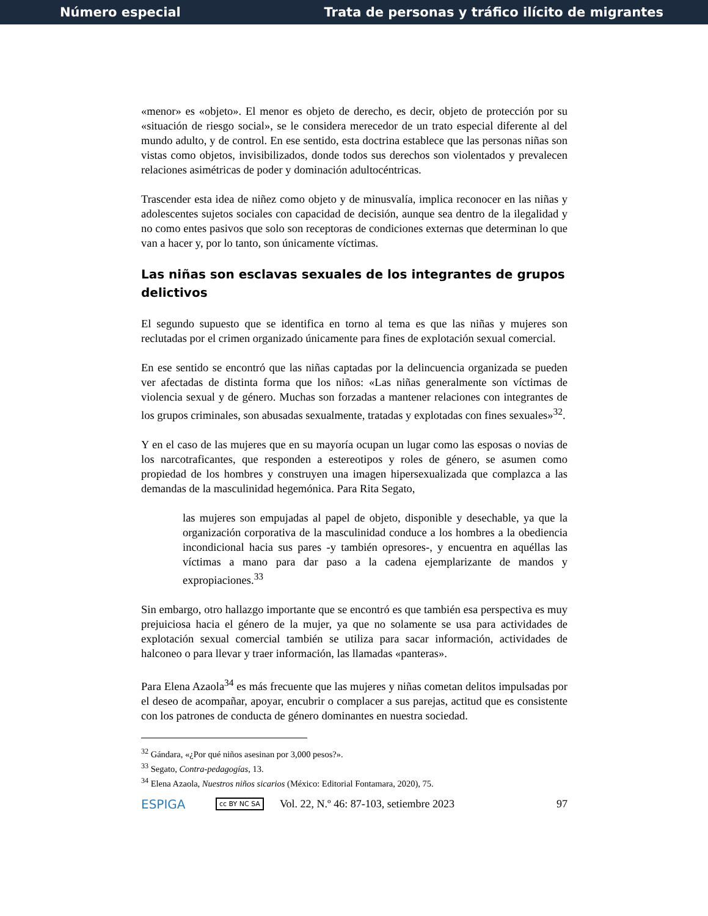Número especial Trata de personas y tráfico ilícito de migrantes
«menor» es «objeto». El menor es objeto de derecho, es decir, objeto de protección por su «situación de riesgo social», se le considera merecedor de un trato especial diferente al del mundo adulto, y de control. En ese sentido, esta doctrina establece que las personas niñas son vistas como objetos, invisibilizados, donde todos sus derechos son violentados y prevalecen relaciones asimétricas de poder y dominación adultocéntricas.
Trascender esta idea de niñez como objeto y de minusvalía, implica reconocer en las niñas y adolescentes sujetos sociales con capacidad de decisión, aunque sea dentro de la ilegalidad y no como entes pasivos que solo son receptoras de condiciones externas que determinan lo que van a hacer y, por lo tanto, son únicamente víctimas.
Las niñas son esclavas sexuales de los integrantes de grupos delictivos
El segundo supuesto que se identifica en torno al tema es que las niñas y mujeres son reclutadas por el crimen organizado únicamente para fines de explotación sexual comercial.
En ese sentido se encontró que las niñas captadas por la delincuencia organizada se pueden ver afectadas de distinta forma que los niños: «Las niñas generalmente son víctimas de violencia sexual y de género. Muchas son forzadas a mantener relaciones con integrantes de los grupos criminales, son abusadas sexualmente, tratadas y explotadas con fines sexuales»<sup>32</sup>.
Y en el caso de las mujeres que en su mayoría ocupan un lugar como las esposas o novias de los narcotraficantes, que responden a estereotipos y roles de género, se asumen como propiedad de los hombres y construyen una imagen hipersexualizada que complazca a las demandas de la masculinidad hegemónica. Para Rita Segato,
las mujeres son empujadas al papel de objeto, disponible y desechable, ya que la organización corporativa de la masculinidad conduce a los hombres a la obediencia incondicional hacia sus pares -y también opresores-, y encuentra en aquéllas las víctimas a mano para dar paso a la cadena ejemplarizante de mandos y expropiaciones.<sup>33</sup>
Sin embargo, otro hallazgo importante que se encontró es que también esa perspectiva es muy prejuiciosa hacia el género de la mujer, ya que no solamente se usa para actividades de explotación sexual comercial también se utiliza para sacar información, actividades de halconeo o para llevar y traer información, las llamadas «panteras».
Para Elena Azaola<sup>34</sup> es más frecuente que las mujeres y niñas cometan delitos impulsadas por el deseo de acompañar, apoyar, encubrir o complacer a sus parejas, actitud que es consistente con los patrones de conducta de género dominantes en nuestra sociedad.
<sup>32</sup> Gándara, «¿Por qué niños asesinan por 3,000 pesos?».
<sup>33</sup> Segato, Contra-pedagogías, 13.
<sup>34</sup> Elena Azaola, Nuestros niños sicarios (México: Editorial Fontamara, 2020), 75.
ESPIGA cc BY NC SA Vol. 22, N.º 46: 87-103, setiembre 2023 97